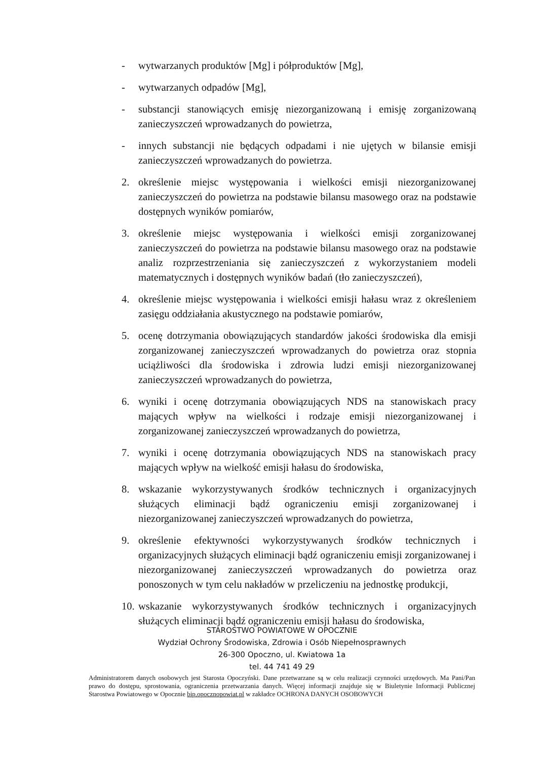- wytwarzanych produktów [Mg] i półproduktów [Mg],
- wytwarzanych odpadów [Mg],
- substancji stanowiących emisję niezorganizowaną i emisję zorganizowaną zanieczyszczeń wprowadzanych do powietrza,
- innych substancji nie będących odpadami i nie ujętych w bilansie emisji zanieczyszczeń wprowadzanych do powietrza.
2. określenie miejsc występowania i wielkości emisji niezorganizowanej zanieczyszczeń do powietrza na podstawie bilansu masowego oraz na podstawie dostępnych wyników pomiarów,
3. określenie miejsc występowania i wielkości emisji zorganizowanej zanieczyszczeń do powietrza na podstawie bilansu masowego oraz na podstawie analiz rozprzestrzeniania się zanieczyszczeń z wykorzystaniem modeli matematycznych i dostępnych wyników badań (tło zanieczyszczeń),
4. określenie miejsc występowania i wielkości emisji hałasu wraz z określeniem zasięgu oddziałania akustycznego na podstawie pomiarów,
5. ocenę dotrzymania obowiązujących standardów jakości środowiska dla emisji zorganizowanej zanieczyszczeń wprowadzanych do powietrza oraz stopnia uciążliwości dla środowiska i zdrowia ludzi emisji niezorganizowanej zanieczyszczeń wprowadzanych do powietrza,
6. wyniki i ocenę dotrzymania obowiązujących NDS na stanowiskach pracy mających wpływ na wielkości i rodzaje emisji niezorganizowanej i zorganizowanej zanieczyszczeń wprowadzanych do powietrza,
7. wyniki i ocenę dotrzymania obowiązujących NDS na stanowiskach pracy mających wpływ na wielkość emisji hałasu do środowiska,
8. wskazanie wykorzystywanych środków technicznych i organizacyjnych służących eliminacji bądź ograniczeniu emisji zorganizowanej i niezorganizowanej zanieczyszczeń wprowadzanych do powietrza,
9. określenie efektywności wykorzystywanych środków technicznych i organizacyjnych służących eliminacji bądź ograniczeniu emisji zorganizowanej i niezorganizowanej zanieczyszczeń wprowadzanych do powietrza oraz ponoszonych w tym celu nakładów w przeliczeniu na jednostkę produkcji,
10.
wskazanie wykorzystywanych środków technicznych i organizacyjnych służących eliminacji bądź ograniczeniu emisji hałasu do środowiska,
STAROSTWO POWIATOWE W OPOCZNIE
Wydział Ochrony Środowiska, Zdrowia i Osób Niepełnosprawnych
26-300 Opoczno, ul. Kwiatowa 1a
tel. 44 741 49 29
Administratorem danych osobowych jest Starosta Opoczyński. Dane przetwarzane są w celu realizacji czynności urzędowych. Ma Pani/Pan prawo do dostępu, sprostowania, ograniczenia przetwarzania danych. Więcej informacji znajduje się w Biuletynie Informacji Publicznej Starostwa Powiatowego w Opocznie bip.opocznopowiat.pl w zakładce OCHRONA DANYCH OSOBOWYCH